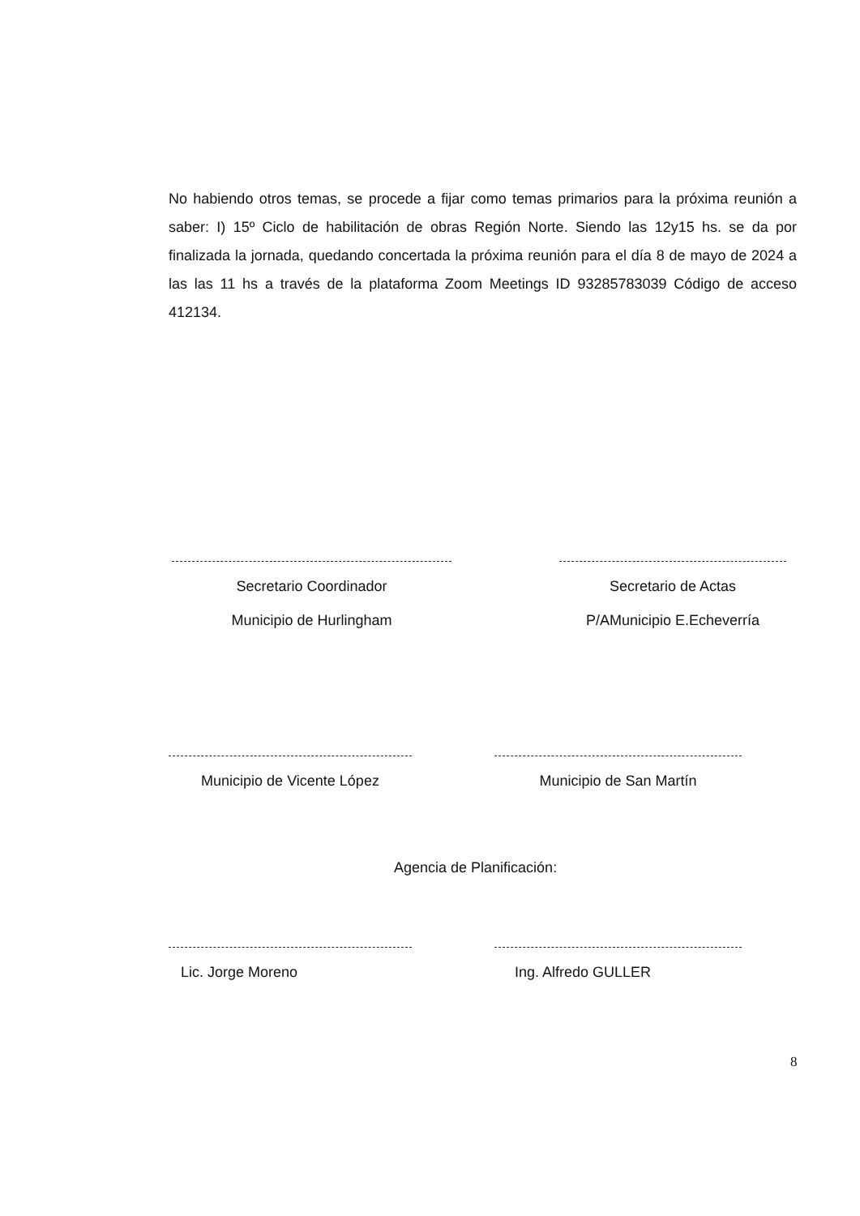No habiendo otros temas, se procede a fijar como temas primarios para la próxima reunión a saber: I) 15º Ciclo de habilitación de obras Región Norte. Siendo las 12y15 hs. se da por finalizada la jornada, quedando concertada la próxima reunión para el día 8 de mayo de 2024 a las las 11 hs a través de la plataforma Zoom Meetings ID 93285783039 Código de acceso 412134.
Secretario Coordinador
Municipio de Hurlingham
Secretario de Actas
P/AMunicipio E.Echeverría
Municipio de Vicente López Municipio de San Martín
Agencia de Planificación:
Lic. Jorge Moreno Ing. Alfredo GULLER
8